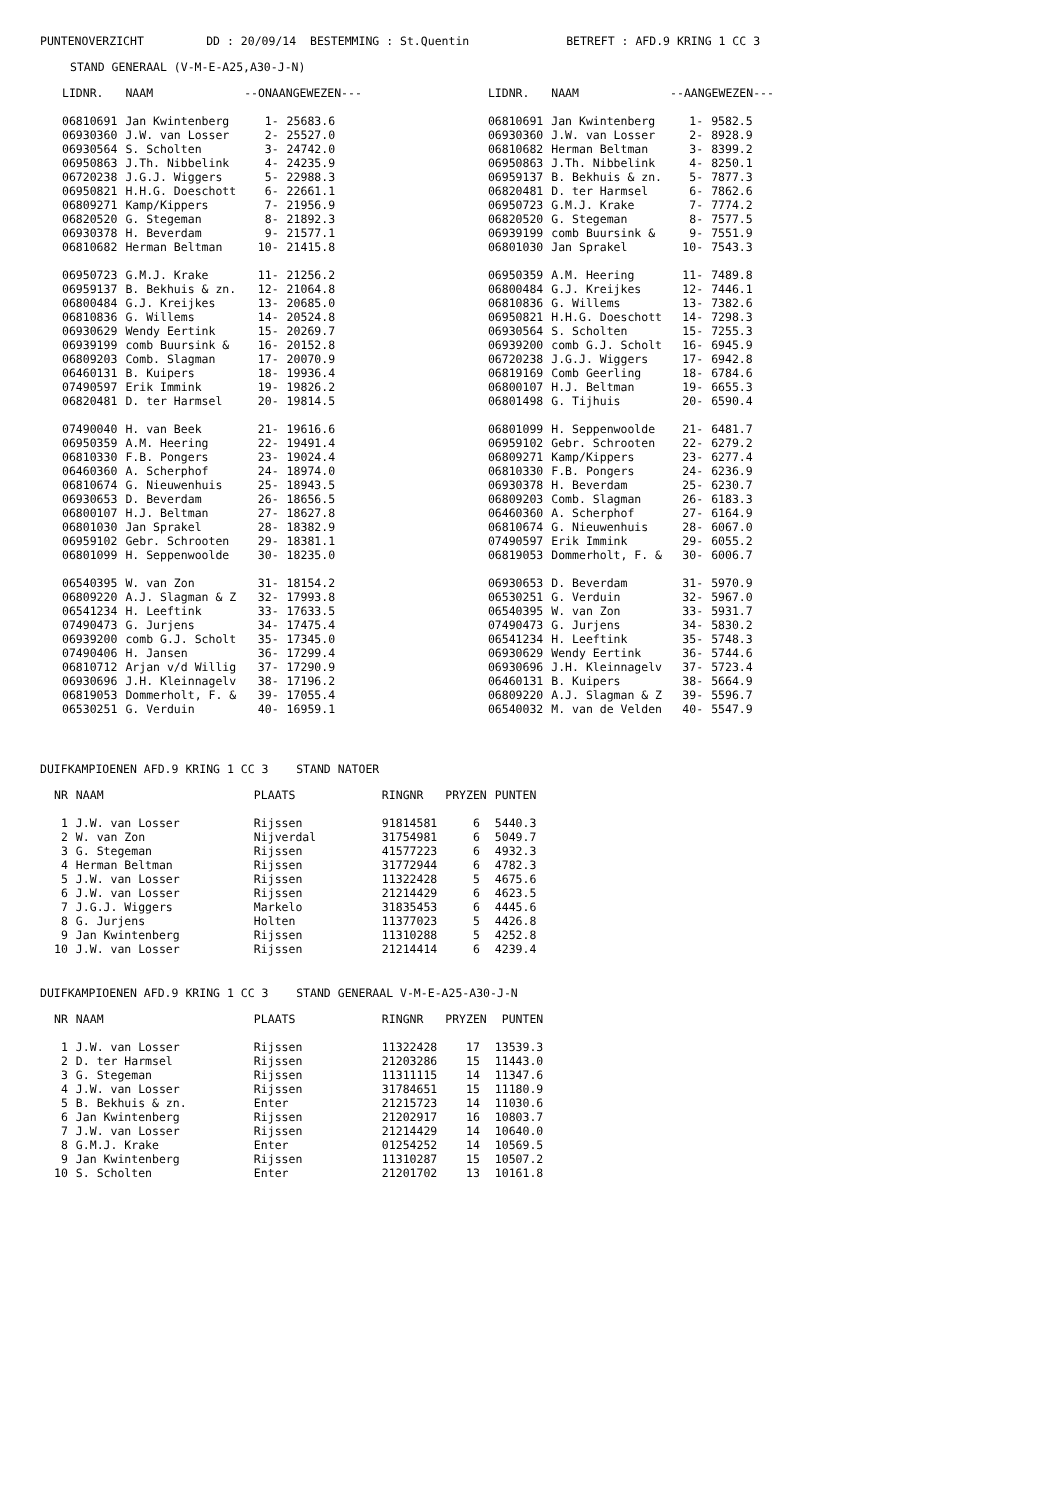PUNTENOVERZICHT DD : 20/09/14 BESTEMMING : St.Quentin BETREFT : AFD.9 KRING 1 CC 3
STAND GENERAAL (V-M-E-A25,A30-J-N)
| LIDNR. | NAAM | --ONAANGEWEZEN--- | | | LIDNR. | NAAM | --AANGEWEZEN--- | |
| --- | --- | --- | --- | --- | --- | --- | --- | --- |
| 06810691 | Jan Kwintenberg | 1- | 25683.6 | | 06810691 | Jan Kwintenberg | 1- | 9582.5 |
| 06930360 | J.W. van Losser | 2- | 25527.0 | | 06930360 | J.W. van Losser | 2- | 8928.9 |
| 06930564 | S. Scholten | 3- | 24742.0 | | 06810682 | Herman Beltman | 3- | 8399.2 |
| 06950863 | J.Th. Nibbelink | 4- | 24235.9 | | 06950863 | J.Th. Nibbelink | 4- | 8250.1 |
| 06720238 | J.G.J. Wiggers | 5- | 22988.3 | | 06959137 | B. Bekhuis & zn. | 5- | 7877.3 |
| 06950821 | H.H.G. Doeschott | 6- | 22661.1 | | 06820481 | D. ter Harmsel | 6- | 7862.6 |
| 06809271 | Kamp/Kippers | 7- | 21956.9 | | 06950723 | G.M.J. Krake | 7- | 7774.2 |
| 06820520 | G. Stegeman | 8- | 21892.3 | | 06820520 | G. Stegeman | 8- | 7577.5 |
| 06930378 | H. Beverdam | 9- | 21577.1 | | 06939199 | comb Buursink & | 9- | 7551.9 |
| 06810682 | Herman Beltman | 10- | 21415.8 | | 06801030 | Jan Sprakel | 10- | 7543.3 |
| 06950723 | G.M.J. Krake | 11- | 21256.2 | | 06950359 | A.M. Heering | 11- | 7489.8 |
| 06959137 | B. Bekhuis & zn. | 12- | 21064.8 | | 06800484 | G.J. Kreijkes | 12- | 7446.1 |
| 06800484 | G.J. Kreijkes | 13- | 20685.0 | | 06810836 | G. Willems | 13- | 7382.6 |
| 06810836 | G. Willems | 14- | 20524.8 | | 06950821 | H.H.G. Doeschott | 14- | 7298.3 |
| 06930629 | Wendy Eertink | 15- | 20269.7 | | 06930564 | S. Scholten | 15- | 7255.3 |
| 06939199 | comb Buursink & | 16- | 20152.8 | | 06939200 | comb G.J. Scholt | 16- | 6945.9 |
| 06809203 | Comb. Slagman | 17- | 20070.9 | | 06720238 | J.G.J. Wiggers | 17- | 6942.8 |
| 06460131 | B. Kuipers | 18- | 19936.4 | | 06819169 | Comb Geerling | 18- | 6784.6 |
| 07490597 | Erik Immink | 19- | 19826.2 | | 06800107 | H.J. Beltman | 19- | 6655.3 |
| 06820481 | D. ter Harmsel | 20- | 19814.5 | | 06801498 | G. Tijhuis | 20- | 6590.4 |
| 07490040 | H. van Beek | 21- | 19616.6 | | 06801099 | H. Seppenwoolde | 21- | 6481.7 |
| 06950359 | A.M. Heering | 22- | 19491.4 | | 06959102 | Gebr. Schrooten | 22- | 6279.2 |
| 06810330 | F.B. Pongers | 23- | 19024.4 | | 06809271 | Kamp/Kippers | 23- | 6277.4 |
| 06460360 | A. Scherphof | 24- | 18974.0 | | 06810330 | F.B. Pongers | 24- | 6236.9 |
| 06810674 | G. Nieuwenhuis | 25- | 18943.5 | | 06930378 | H. Beverdam | 25- | 6230.7 |
| 06930653 | D. Beverdam | 26- | 18656.5 | | 06809203 | Comb. Slagman | 26- | 6183.3 |
| 06800107 | H.J. Beltman | 27- | 18627.8 | | 06460360 | A. Scherphof | 27- | 6164.9 |
| 06801030 | Jan Sprakel | 28- | 18382.9 | | 06810674 | G. Nieuwenhuis | 28- | 6067.0 |
| 06959102 | Gebr. Schrooten | 29- | 18381.1 | | 07490597 | Erik Immink | 29- | 6055.2 |
| 06801099 | H. Seppenwoolde | 30- | 18235.0 | | 06819053 | Dommerholt, F. & | 30- | 6006.7 |
| 06540395 | W. van Zon | 31- | 18154.2 | | 06930653 | D. Beverdam | 31- | 5970.9 |
| 06809220 | A.J. Slagman & Z | 32- | 17993.8 | | 06530251 | G. Verduin | 32- | 5967.0 |
| 06541234 | H. Leeftink | 33- | 17633.5 | | 06540395 | W. van Zon | 33- | 5931.7 |
| 07490473 | G. Jurjens | 34- | 17475.4 | | 07490473 | G. Jurjens | 34- | 5830.2 |
| 06939200 | comb G.J. Scholt | 35- | 17345.0 | | 06541234 | H. Leeftink | 35- | 5748.3 |
| 07490406 | H. Jansen | 36- | 17299.4 | | 06930629 | Wendy Eertink | 36- | 5744.6 |
| 06810712 | Arjan v/d Willig | 37- | 17290.9 | | 06930696 | J.H. Kleinnagelv | 37- | 5723.4 |
| 06930696 | J.H. Kleinnagelv | 38- | 17196.2 | | 06460131 | B. Kuipers | 38- | 5664.9 |
| 06819053 | Dommerholt, F. & | 39- | 17055.4 | | 06809220 | A.J. Slagman & Z | 39- | 5596.7 |
| 06530251 | G. Verduin | 40- | 16959.1 | | 06540032 | M. van de Velden | 40- | 5547.9 |
DUIFKAMPIOENEN AFD.9 KRING 1 CC 3 STAND NATOER
| NR | NAAM | PLAATS | RINGNR | PRYZEN | PUNTEN |
| --- | --- | --- | --- | --- | --- |
| 1 | J.W. van Losser | Rijssen | 91814581 | 6 | 5440.3 |
| 2 | W. van Zon | Nijverdal | 31754981 | 6 | 5049.7 |
| 3 | G. Stegeman | Rijssen | 41577223 | 6 | 4932.3 |
| 4 | Herman Beltman | Rijssen | 31772944 | 6 | 4782.3 |
| 5 | J.W. van Losser | Rijssen | 11322428 | 5 | 4675.6 |
| 6 | J.W. van Losser | Rijssen | 21214429 | 6 | 4623.5 |
| 7 | J.G.J. Wiggers | Markelo | 31835453 | 6 | 4445.6 |
| 8 | G. Jurjens | Holten | 11377023 | 5 | 4426.8 |
| 9 | Jan Kwintenberg | Rijssen | 11310288 | 5 | 4252.8 |
| 10 | J.W. van Losser | Rijssen | 21214414 | 6 | 4239.4 |
DUIFKAMPIOENEN AFD.9 KRING 1 CC 3 STAND GENERAAL V-M-E-A25-A30-J-N
| NR | NAAM | PLAATS | RINGNR | PRYZEN | PUNTEN |
| --- | --- | --- | --- | --- | --- |
| 1 | J.W. van Losser | Rijssen | 11322428 | 17 | 13539.3 |
| 2 | D. ter Harmsel | Rijssen | 21203286 | 15 | 11443.0 |
| 3 | G. Stegeman | Rijssen | 11311115 | 14 | 11347.6 |
| 4 | J.W. van Losser | Rijssen | 31784651 | 15 | 11180.9 |
| 5 | B. Bekhuis & zn. | Enter | 21215723 | 14 | 11030.6 |
| 6 | Jan Kwintenberg | Rijssen | 21202917 | 16 | 10803.7 |
| 7 | J.W. van Losser | Rijssen | 21214429 | 14 | 10640.0 |
| 8 | G.M.J. Krake | Enter | 01254252 | 14 | 10569.5 |
| 9 | Jan Kwintenberg | Rijssen | 11310287 | 15 | 10507.2 |
| 10 | S. Scholten | Enter | 21201702 | 13 | 10161.8 |